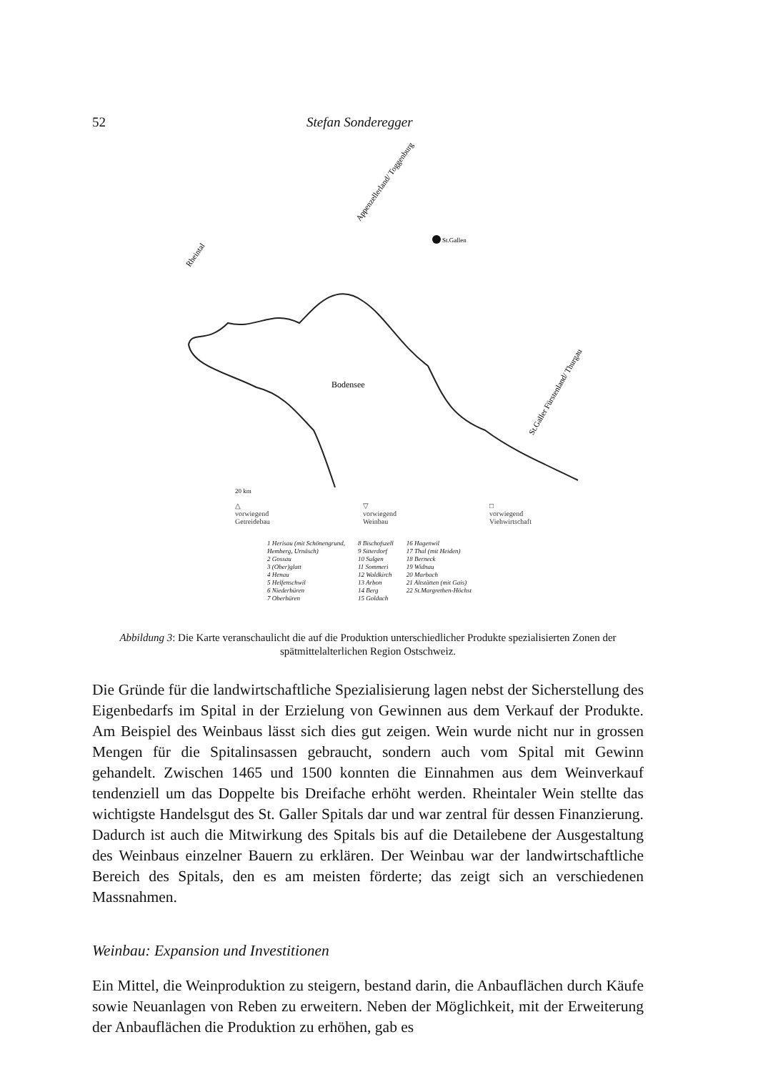52 Stefan Sonderegger
St.Gallen
Bodensee
Rheintal
Appenzellerland/ Toggenburg
St.Galler Fürstenland/ Thurgau
20 km
△
vorwiegend
Getreidebau
▽
vorwiegend
Weinbau
□
vorwiegend
Viehwirtschaft
1 Herisau (mit Schönengrund,
Hemberg, Urnäsch)
2 Gossau
3 (Ober)glatt
4 Henau
5 Helfenschwil
6 Niederbüren
7 Oberbüren
8 Bischofszell
9 Sitterdorf
10 Sulgen
11 Sommeri
12 Waldkirch
13 Arbon
14 Berg
15 Goldach
16 Hagenwil
17 Thal (mit Heiden)
18 Berneck
19 Widnau
20 Marbach
21 Altstätten (mit Gais)
22 St.Margrethen-Höchst
Abbildung 3: Die Karte veranschaulicht die auf die Produktion unterschiedlicher Produkte spezialisierten Zonen der spätmittelalterlichen Region Ostschweiz.
Die Gründe für die landwirtschaftliche Spezialisierung lagen nebst der Sicherstellung des Eigenbedarfs im Spital in der Erzielung von Gewinnen aus dem Verkauf der Produkte. Am Beispiel des Weinbaus lässt sich dies gut zeigen. Wein wurde nicht nur in grossen Mengen für die Spitalinsassen gebraucht, sondern auch vom Spital mit Gewinn gehandelt. Zwischen 1465 und 1500 konnten die Einnahmen aus dem Weinverkauf tendenziell um das Doppelte bis Dreifache erhöht werden. Rheintaler Wein stellte das wichtigste Handelsgut des St. Galler Spitals dar und war zentral für dessen Finanzierung. Dadurch ist auch die Mitwirkung des Spitals bis auf die Detailebene der Ausgestaltung des Weinbaus einzelner Bauern zu erklären. Der Weinbau war der landwirtschaftliche Bereich des Spitals, den es am meisten förderte; das zeigt sich an verschiedenen Massnahmen.
Weinbau: Expansion und Investitionen
Ein Mittel, die Weinproduktion zu steigern, bestand darin, die Anbauflächen durch Käufe sowie Neuanlagen von Reben zu erweitern. Neben der Möglichkeit, mit der Erweiterung der Anbauflächen die Produktion zu erhöhen, gab es